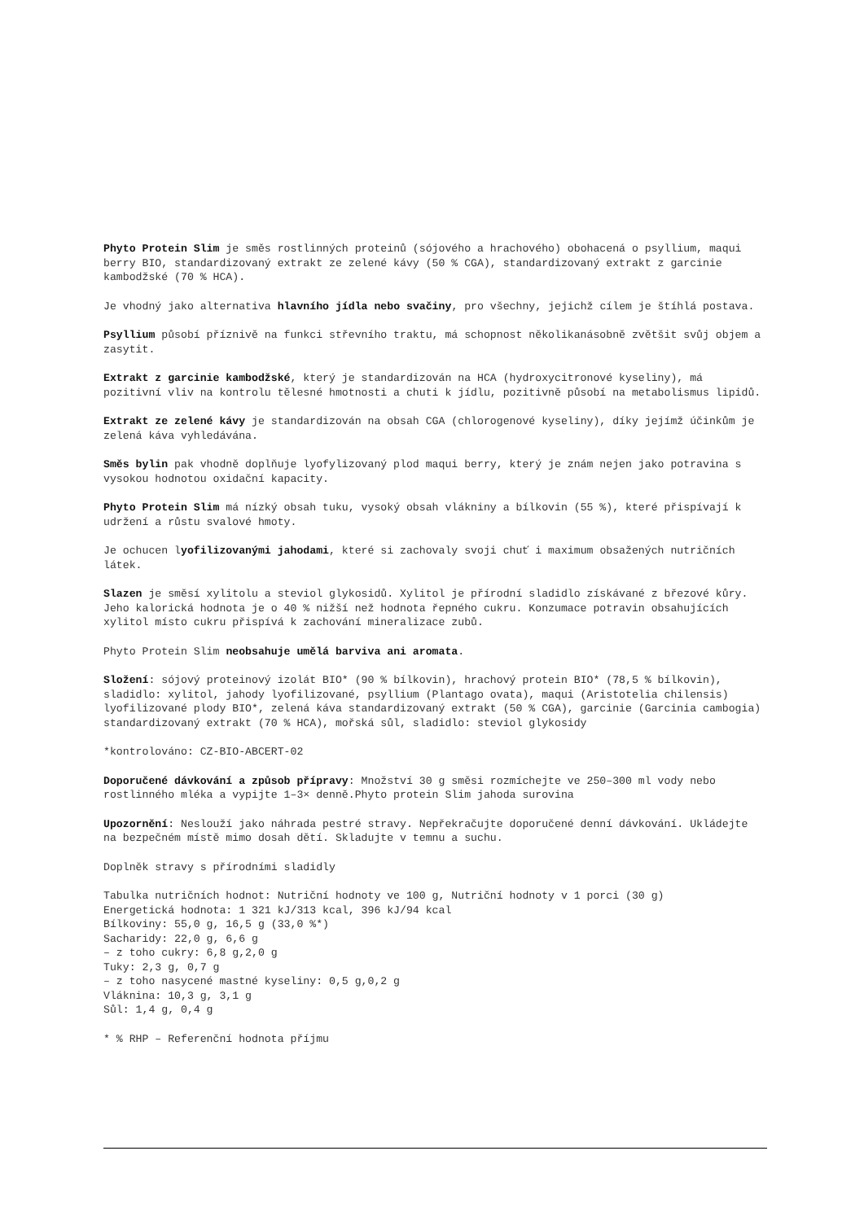Phyto Protein Slim je směs rostlinných proteinů (sójového a hrachového) obohacená o psyllium, maqui berry BIO, standardizovaný extrakt ze zelené kávy (50 % CGA), standardizovaný extrakt z garcinie kambodžské (70 % HCA).
Je vhodný jako alternativa hlavního jídla nebo svačiny, pro všechny, jejichž cílem je štíhlá postava.
Psyllium působí příznivě na funkci střevního traktu, má schopnost několikanásobně zvětšit svůj objem a zasytit.
Extrakt z garcinie kambodžské, který je standardizován na HCA (hydroxycitronové kyseliny), má pozitivní vliv na kontrolu tělesné hmotnosti a chuti k jídlu, pozitivně působí na metabolismus lipidů.
Extrakt ze zelené kávy je standardizován na obsah CGA (chlorogenové kyseliny), díky jejímž účinkům je zelená káva vyhledávána.
Směs bylin pak vhodně doplňuje lyofylizovaný plod maqui berry, který je znám nejen jako potravina s vysokou hodnotou oxidační kapacity.
Phyto Protein Slim má nízký obsah tuku, vysoký obsah vlákniny a bílkovin (55 %), které přispívají k udržení a růstu svalové hmoty.
Je ochucen lyofilizovanými jahodami, které si zachovaly svoji chuť i maximum obsažených nutričních látek.
Slazen je směsí xylitolu a steviol glykosidů. Xylitol je přírodní sladidlo získávané z březové kůry. Jeho kalorická hodnota je o 40 % nižší než hodnota řepného cukru. Konzumace potravin obsahujících xylitol místo cukru přispívá k zachování mineralizace zubů.
Phyto Protein Slim neobsahuje umělá barviva ani aromata.
Složení: sójový proteinový izolát BIO* (90 % bílkovin), hrachový protein BIO* (78,5 % bílkovin), sladidlo: xylitol, jahody lyofilizované, psyllium (Plantago ovata), maqui (Aristotelia chilensis) lyofilizované plody BIO*, zelená káva standardizovaný extrakt (50 % CGA), garcinie (Garcinia cambogia) standardizovaný extrakt (70 % HCA), mořská sůl, sladidlo: steviol glykosidy
*kontrolováno: CZ-BIO-ABCERT-02
Doporučené dávkování a způsob přípravy: Množství 30 g směsi rozmíchejte ve 250–300 ml vody nebo rostlinného mléka a vypijte 1–3× denně.Phyto protein Slim jahoda surovina
Upozornění: Neslouží jako náhrada pestré stravy. Nepřekračujte doporučené denní dávkování. Ukládejte na bezpečném místě mimo dosah dětí. Skladujte v temnu a suchu.
Doplněk stravy s přírodními sladidly
Tabulka nutričních hodnot: Nutriční hodnoty ve 100 g, Nutriční hodnoty v 1 porci (30 g)
Energetická hodnota: 1 321 kJ/313 kcal, 396 kJ/94 kcal
Bílkoviny: 55,0 g, 16,5 g (33,0 %*)
Sacharidy: 22,0 g, 6,6 g
– z toho cukry: 6,8 g,2,0 g
Tuky: 2,3 g, 0,7 g
– z toho nasycené mastné kyseliny: 0,5 g,0,2 g
Vláknina: 10,3 g, 3,1 g
Sůl: 1,4 g, 0,4 g
* % RHP – Referenční hodnota příjmu